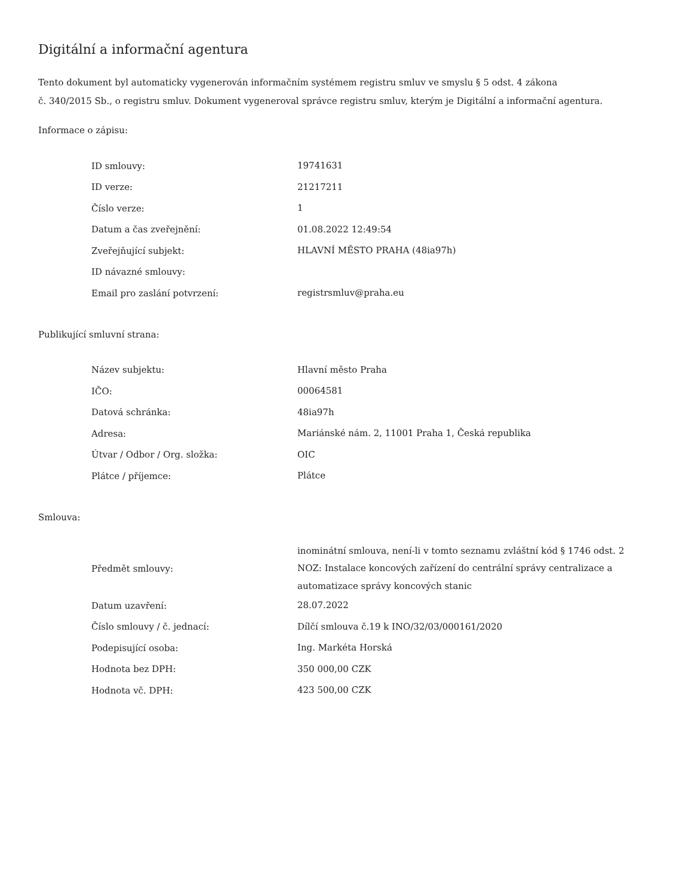Digitální a informační agentura
Tento dokument byl automaticky vygenerován informačním systémem registru smluv ve smyslu § 5 odst. 4 zákona
č. 340/2015 Sb., o registru smluv. Dokument vygeneroval správce registru smluv, kterým je Digitální a informační agentura.
Informace o zápisu:
| ID smlouvy: | 19741631 |
| ID verze: | 21217211 |
| Číslo verze: | 1 |
| Datum a čas zveřejnění: | 01.08.2022 12:49:54 |
| Zveřejňující subjekt: | HLAVNÍ MĚSTO PRAHA (48ia97h) |
| ID návazné smlouvy: | |
| Email pro zaslání potvrzení: | registrsmluv@praha.eu |
Publikující smluvní strana:
| Název subjektu: | Hlavní město Praha |
| IČO: | 00064581 |
| Datová schránka: | 48ia97h |
| Adresa: | Mariánské nám. 2, 11001 Praha 1, Česká republika |
| Útvar / Odbor / Org. složka: | OIC |
| Plátce / příjemce: | Plátce |
Smlouva:
| Předmět smlouvy: | inominátní smlouva, není-li v tomto seznamu zvláštní kód § 1746 odst. 2 NOZ: Instalace koncových zařízení do centrální správy centralizace a automatizace správy koncových stanic |
| Datum uzavření: | 28.07.2022 |
| Číslo smlouvy / č. jednací: | Dílčí smlouva č.19 k INO/32/03/000161/2020 |
| Podepisující osoba: | Ing. Markéta Horská |
| Hodnota bez DPH: | 350 000,00 CZK |
| Hodnota vč. DPH: | 423 500,00 CZK |